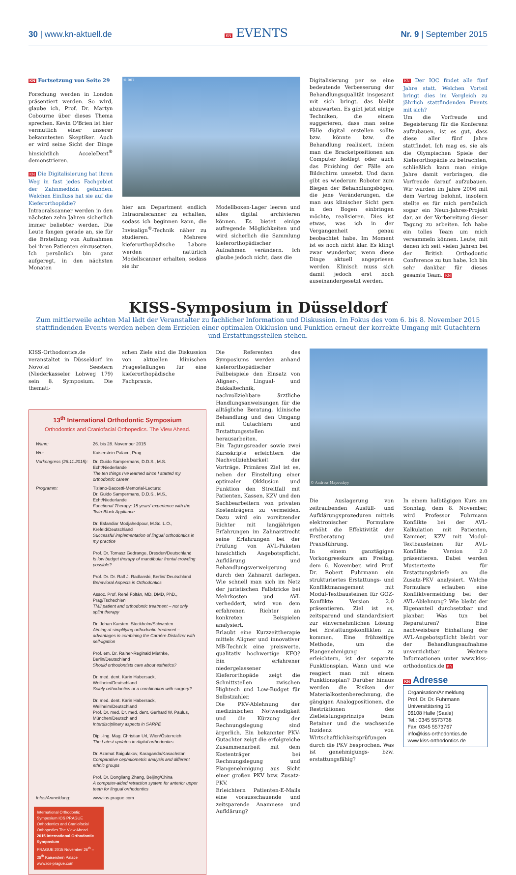30 | www.kn-aktuell.de
KN EVENTS
Nr. 9 | September 2015
KN Fortsetzung von Seite 29
Forschung werden in London präsentiert werden. So wird, glaube ich, Prof. Dr. Martyn Cobourne über dieses Thema sprechen. Kevin O'Brien ist hier vermutlich einer unserer bekanntesten Skeptiker. Auch er wird seine Sicht der Dinge hinsichtlich AcceleDent<sup>®</sup> demonstrieren.
KN Die Digitalisierung hat ihren Weg in fast jedes Fachgebiet der Zahnmedizin gefunden. Welchen Einfluss hat sie auf die Kieferorthopädie?
Intraoralscanner werden in den nächsten zehn Jahren sicherlich immer beliebter werden. Die Leute fangen gerade an, sie für die Erstellung von Aufnahmen bei ihren Patienten einzusetzen. Ich persönlich bin ganz aufgeregt, in den nächsten Monaten
© 007
hier am Department endlich Intraoralscanner zu erhalten, sodass ich beginnen kann, die Invisalign<sup>®</sup>-Technik näher zu studieren. Mehrere kieferorthopädische Labore werden natürlich Modellscanner erhalten, sodass sie ihr
Modellboxen-Lager leeren und alles digital archivieren können. Es bietet einige aufregende Möglichkeiten und wird sicherlich die Sammlung kieferorthopädischer Aufnahmen verändern. Ich glaube jedoch nicht, dass die
Digitalisierung per se eine bedeutende Verbesserung der Behandlungsqualität insgesamt mit sich bringt, das bleibt abzuwarten. Es gibt jetzt einige Techniken, die einem suggerieren, dass man seine Fälle digital erstellen sollte bzw. könnte bzw. die Behandlung realisiert, indem man die Bracketpositionen am Computer festlegt oder auch das Finishing der Fälle am Bildschirm umsetzt. Und dann gibt es wiederum Roboter zum Biegen der Behandlungsbögen, die jene Veränderungen, die man aus klinischer Sicht gern in den Bogen einbringen möchte, realisieren. Dies ist etwas, was ich in der Vergangenheit genau beobachtet habe. Im Moment ist es noch nicht klar. Es klingt zwar wunderbar, wenn diese Dinge aktuell angepriesen werden. Klinisch muss sich damit jedoch erst noch auseinandergesetzt werden.
KN Der IOC findet alle fünf Jahre statt. Welchen Vorteil bringt dies im Vergleich zu jährlich stattfindenden Events mit sich?
Um die Vorfreude und Begeisterung für die Konferenz aufzubauen, ist es gut, dass diese aller fünf Jahre stattfindet. Ich mag es, sie als die Olympischen Spiele der Kieferorthopädie zu betrachten, schließlich kann man einige Jahre damit verbringen, die Vorfreude darauf aufzubauen. Wir wurden im Jahre 2006 mit dem Vertrag belohnt, insofern stellte es für mich persönlich sogar ein Neun-Jahres-Projekt dar, an der Vorbereitung dieser Tagung zu arbeiten. Ich habe ein tolles Team um mich versammeln können. Leute, mit denen ich seit vielen Jahren bei der British Orthodontic Conference zu tun habe. Ich bin sehr dankbar für dieses gesamte Team. KN
KISS-Symposium in Düsseldorf
Zum mittlerweile achten Mal lädt der Veranstalter zu fachlicher Information und Diskussion. Im Fokus des vom 6. bis 8. November 2015 stattfindenden Events werden neben dem Erzielen einer optimalen Okklusion und Funktion erneut der korrekte Umgang mit Gutachtern und Erstattungsstellen stehen.
KISS-Orthodontics.de veranstaltet in Düsseldorf im Novotel Seestern (Niederkasseler Lohweg 179) sein 8. Symposium. Die themati-
schen Ziele sind die Diskussion von aktuellen klinischen Fragestellungen für eine kieferorthopädische Fachpraxis.
13<sup>th</sup> International Orthodontic Symposium
Orthodontics and Craniofacial Orthopedics. The View Ahead.
| Wann: | 26. bis 28. November 2015 |
| Wo: | Kaiserstein Palace, Prag |
| Vorkongress (26.11.2015): | Dr. Guido Sampermans, D.D.S., M.S. Echt/Niederlande The ten things I've learned since I started my orthodontic career |
| Programm: | Tiziano-Baccetti-Memorial-Lecture: Dr. Guido Sampermans, D.D.S., M.S., Echt/Niederlande Functional Therapy: 15 years' experience with the Twin-Block Appliance Dr. Esfandiar Modjahedpour, M.Sc. L.O., Krefeld/Deutschland Successful implementation of lingual orthodontics in my practice Prof. Dr. Tomasz Gedrange, Dresden/Deutschland Is low budget therapy of mandibular frontal crowding possible? Prof. Dr. Dr. Ralf J. Radlanski, Berlin/ Deutschland Behavioral Aspects in Orthodontics Assoc. Prof. René Foltán, MD, DMD, PhD., Prag/Tschechien TMJ patient and orthodontic treatment – not only splint therapy Dr. Johan Karsten, Stockholm/Schweden Aiming at simplifying orthodontic treatment – advantages in combining the Carrière Distalizer with self-ligation Prof. em. Dr. Rainer-Reginald Miethke, Berlin/Deutschland Should orthodontists care about esthetics? Dr. med. dent. Karin Habersack, Weilheim/Deutschland Solely orthodontics or a combination with surgery? Dr. med. dent. Karin Habersack, Weilheim/Deutschland Prof. Dr. med. Dr. med. dent. Gerhard W. Paulus, München/Deutschland Interdisciplinary aspects in SARPE Dipl.-Ing. Mag. Christian Url, Wien/Österreich The Latest updates in digital orthodontics Dr. Azamat Baigulakov, Karaganda/Kasachstan Comparative cephalometric analysis and different ethnic groups Prof. Dr. Dongliang Zhang, Beijing/China A computer-aided retraction system for anterior upper teeth for lingual orthodontics |
| Infos/Anmeldung: | www.ios-prague.com |
International Orthodontic Symposium IOS PRAGUE
Orthodontics and Craniofacial Orthopedics The View Ahead
2015 International Orthodontic Symposium
PRAGUE 2015 November 26<sup>th</sup> – 28<sup>th</sup> Kaiserstein Palace
www.ios-prague.com
Die Referenten des Symposiums werden anhand kieferorthopädischer Fallbeispiele den Einsatz von Aligner-, Lingual- und Bukkaltechnik, nachvollziehbare ärztliche Handlungsanweisungen für die alltägliche Beratung, klinische Behandlung und den Umgang mit Gutachtern und Erstattungsstellen herausarbeiten.
Ein Tagungsreader sowie zwei Kursskripte erleichtern die Nachvollziehbarkeit der Vorträge. Primäres Ziel ist es, neben der Einstellung einer optimaler Okklusion und Funktion den Streitfall mit Patienten, Kassen, KZV und den Sachbearbeitern von privaten Kostenträgern zu vermeiden. Dazu wird ein vorsitzender Richter mit langjährigen Erfahrungen im Zahnarztrecht seine Erfahrungen bei der Prüfung von AVL-Paketen hinsichtlich Angebotspflicht, Aufklärung und Behandlungsverweigerung durch den Zahnarzt darlegen. Wie schnell man sich im Netz der juristischen Fallstricke bei Mehrkosten und AVL verheddert, wird von dem erfahrenen Richter an konkreten Beispielen analysiert.
Erlaubt eine Kurzzeittherapie mittels Aligner und innovativer MB-Technik eine preiswerte, qualitativ hochwertige KFO? Ein erfahrener niedergelassener Kieferorthopäde zeigt die Schnittstellen zwischen Hightech und Low-Budget für Selbstzahler.
Die PKV-Ablehnung der medizinischen Notwendigkeit und die Kürzung der Rechnungslegung sind ärgerlich. Ein bekannter PKV-Gutachter zeigt die erfolgreiche Zusammenarbeit mit dem Kostenträger bei Rechnungslegung und Plangenehmigung aus Sicht einer großen PKV bzw. Zusatz-PKV.
Erleichtern Patienten-E-Mails eine vorausschauende und zeitsparende Anamnese und Aufklärung?
© Andrew Mayovskyy
Die Auslagerung von zeitraubenden Ausfüll- und Aufklärungsprozeduren mittels elektronischer Formulare erhöht die Effektivität der Erstberatung und Praxisführung.
In einem ganztägigen Vorkongresskurs am Freitag, dem 6. November, wird Prof. Dr. Robert Fuhrmann ein strukturiertes Erstattungs- und Konfliktmanagement mit Modul-Textbausteinen für GOZ-Konflikte Version 2.0 präsentieren. Ziel ist es, zeitsparend und standardisiert zur einvernehmlichen Lösung bei Erstattungskonflikten zu kommen. Eine frühzeitige Methode, um die Plangenehmigung zu erleichtern, ist der separate Funktionsplan. Wann und wie reagiert man mit einem Funktionsplan? Darüber hinaus werden die Risiken der Materialkostenberechnung, die gängigen Analogpositionen, die Restriktionen des Zielleistungsprinzips beim Retainer und die wachsende Inzidenz von Wirtschaftlichkeitsprüfungen durch die PKV besprochen. Was ist genehmigungs- bzw. erstattungsfähig?
In einem halbtägigen Kurs am Sonntag, dem 8. November, wird Professor Fuhrmann Konflikte bei der AVL-Kalkulation mit Patienten, Kammer, KZV mit Modul-Textbausteinen für AVL-Konflikte Version 2.0 präsentieren. Dabei werden Mustertexte für Erstattungsbriefe an die Zusatz-PKV analysiert. Welche Formulare erlauben eine Konfliktvermeidung bei der AVL-Ablehnung? Wie bleibt der Eigenanteil durchsetzbar und planbar. Was tun bei Reparaturen? Eine nachweisbare Einhaltung der AVL-Angebotspflicht bleibt vor der Behandlungsaufnahme unverzichtbar. Weitere Informationen unter www.kiss-orthodontics.de KN
KN Adresse
Organisation/Anmeldung
Prof. Dr. Dr. Fuhrmann
Universitätsring 15
06108 Halle (Saale)
Tel.: 0345 5573738
Fax: 0345 5573767
info@kiss-orthodontics.de
www.kiss-orthodontics.de